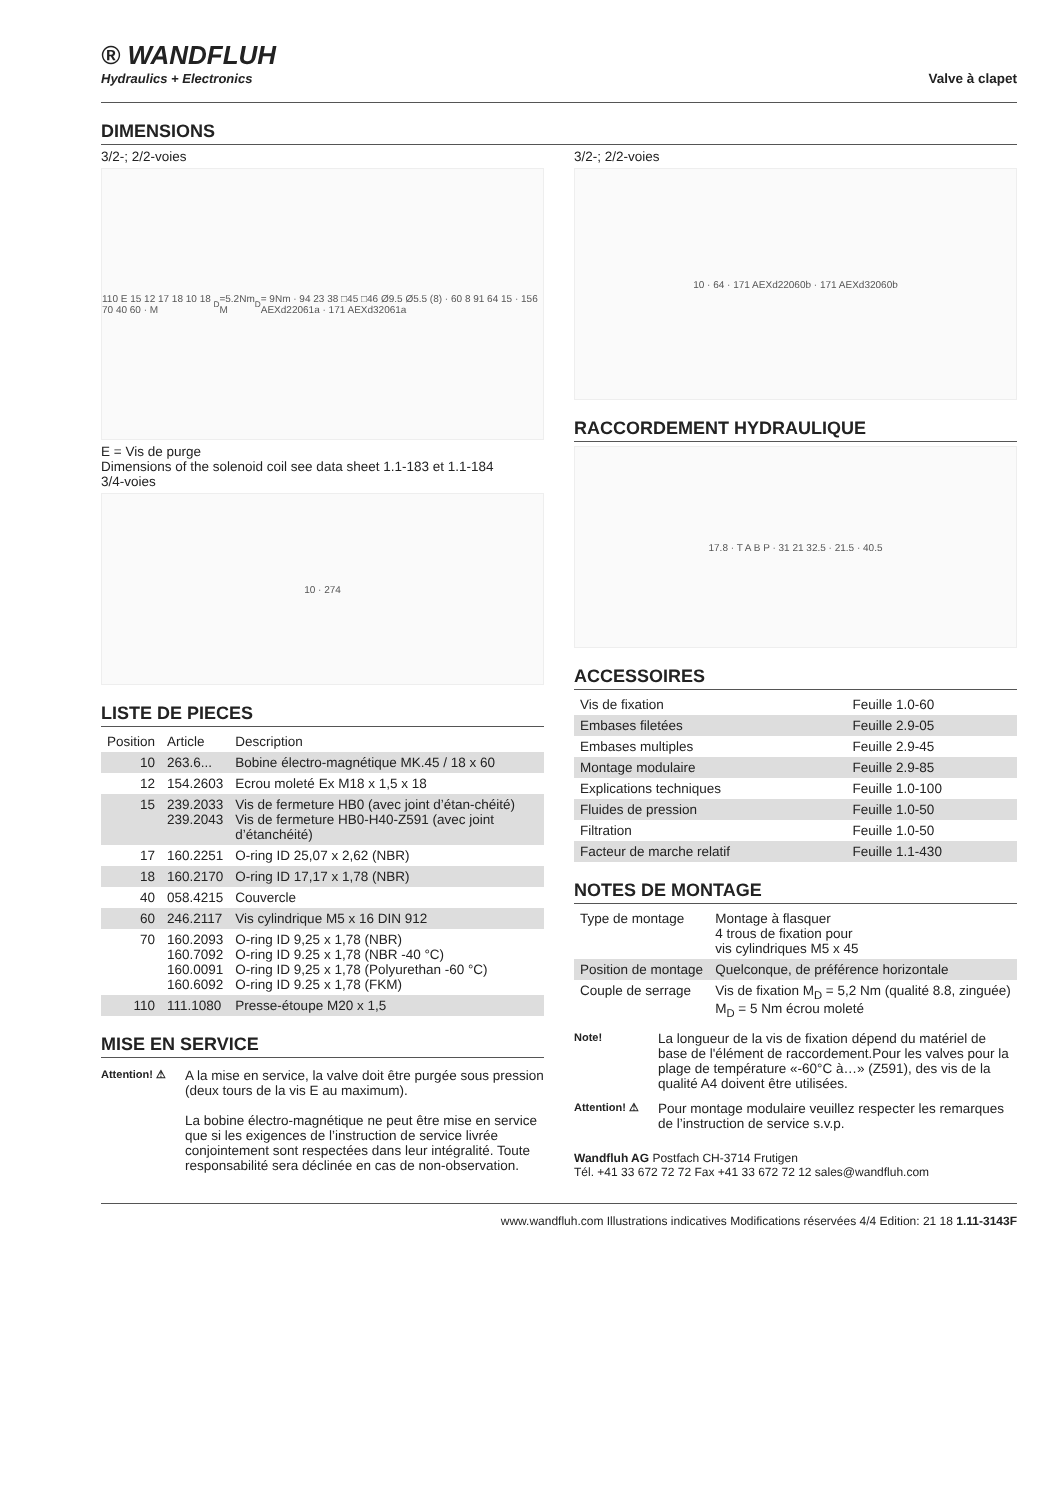® WANDFLUH
Hydraulics + Electronics
Valve à clapet
DIMENSIONS
3/2-; 2/2-voies
110 E 15 12 17 18 10 18 70 40 60 · M<sub>D</sub>=5.2Nm M<sub>D</sub>= 9Nm · 94 23 38 □45 □46 Ø9.5 Ø5.5 (8) · 60 8 91 64 15 · 156 AEXd22061a · 171 AEXd32061a
E = Vis de purge
Dimensions of the solenoid coil see data sheet 1.1-183 et 1.1-184
3/4-voies
10 · 274
LISTE DE PIECES
| Position | Article | Description |
| --- | --- | --- |
| 10 | 263.6... | Bobine électro-magnétique MK.45 / 18 x 60 |
| 12 | 154.2603 | Ecrou moleté Ex M18 x 1,5 x 18 |
| 15 | 239.2033 239.2043 | Vis de fermeture HB0 (avec joint d’étan-chéité) Vis de fermeture HB0-H40-Z591 (avec joint d’étanchéité) |
| 17 | 160.2251 | O-ring ID 25,07 x 2,62 (NBR) |
| 18 | 160.2170 | O-ring ID 17,17 x 1,78 (NBR) |
| 40 | 058.4215 | Couvercle |
| 60 | 246.2117 | Vis cylindrique M5 x 16 DIN 912 |
| 70 | 160.2093 160.7092 160.0091 160.6092 | O-ring ID 9,25 x 1,78 (NBR) O-ring ID 9.25 x 1,78 (NBR -40 °C) O-ring ID 9,25 x 1,78 (Polyurethan -60 °C) O-ring ID 9.25 x 1,78 (FKM) |
| 110 | 111.1080 | Presse-étoupe M20 x 1,5 |
MISE EN SERVICE
Attention! ⚠
A la mise en service, la valve doit être purgée sous pression (deux tours de la vis E au maximum).
La bobine électro-magnétique ne peut être mise en service que si les exigences de l’instruction de service livrée conjointement sont respectées dans leur intégralité. Toute responsabilité sera déclinée en cas de non-observation.
3/2-; 2/2-voies
10 · 64 · 171 AEXd22060b · 171 AEXd32060b
RACCORDEMENT HYDRAULIQUE
17.8 · T A B P · 31 21 32.5 · 21.5 · 40.5
ACCESSOIRES
| Vis de fixation | Feuille 1.0-60 |
| Embases filetées | Feuille 2.9-05 |
| Embases multiples | Feuille 2.9-45 |
| Montage modulaire | Feuille 2.9-85 |
| Explications techniques | Feuille 1.0-100 |
| Fluides de pression | Feuille 1.0-50 |
| Filtration | Feuille 1.0-50 |
| Facteur de marche relatif | Feuille 1.1-430 |
NOTES DE MONTAGE
| Type de montage | Montage à flasquer 4 trous de fixation pour vis cylindriques M5 x 45 |
| Position de montage | Quelconque, de préférence horizontale |
| Couple de serrage | Vis de fixation M<sub>D</sub> = 5,2 Nm (qualité 8.8, zinguée) M<sub>D</sub> = 5 Nm écrou moleté |
Note!
La longueur de la vis de fixation dépend du matériel de base de l'élément de raccordement.Pour les valves pour la plage de température «-60°C à…» (Z591), des vis de la qualité A4 doivent être utilisées.
Attention! ⚠
Pour montage modulaire veuillez respecter les remarques de l’instruction de service s.v.p.
Wandfluh AG Postfach CH-3714 Frutigen
Tél. +41 33 672 72 72 Fax +41 33 672 72 12 sales@wandfluh.com
www.wandfluh.com Illustrations indicatives Modifications réservées 4/4 Edition: 21 18 1.11-3143F